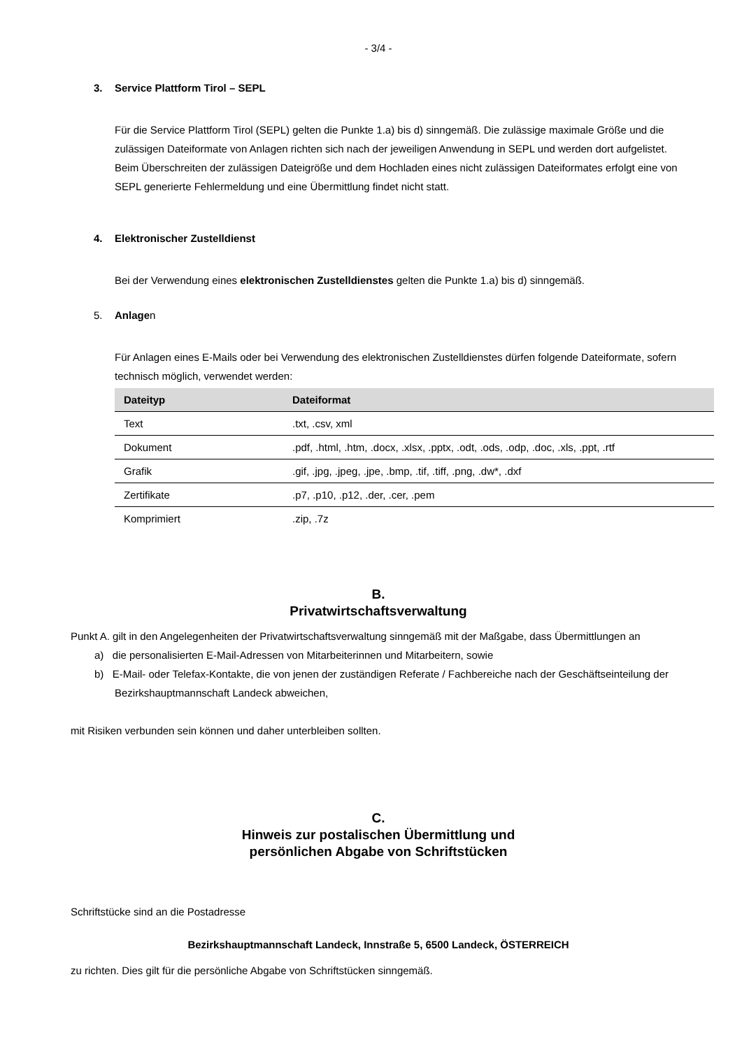- 3/4 -
3. Service Plattform Tirol – SEPL
Für die Service Plattform Tirol (SEPL) gelten die Punkte 1.a) bis d) sinngemäß. Die zulässige maximale Größe und die zulässigen Dateiformate von Anlagen richten sich nach der jeweiligen Anwendung in SEPL und werden dort aufgelistet. Beim Überschreiten der zulässigen Dateigröße und dem Hochladen eines nicht zulässigen Dateiformates erfolgt eine von SEPL generierte Fehlermeldung und eine Übermittlung findet nicht statt.
4. Elektronischer Zustelldienst
Bei der Verwendung eines elektronischen Zustelldienstes gelten die Punkte 1.a) bis d) sinngemäß.
5. Anlagen
Für Anlagen eines E-Mails oder bei Verwendung des elektronischen Zustelldienstes dürfen folgende Dateiformate, sofern technisch möglich, verwendet werden:
| Dateityp | Dateiformat |
| --- | --- |
| Text | .txt, .csv, xml |
| Dokument | .pdf, .html, .htm, .docx, .xlsx, .pptx, .odt, .ods, .odp, .doc, .xls, .ppt, .rtf |
| Grafik | .gif, .jpg, .jpeg, .jpe, .bmp, .tif, .tiff, .png, .dw*, .dxf |
| Zertifikate | .p7, .p10, .p12, .der, .cer, .pem |
| Komprimiert | .zip, .7z |
B.
Privatwirtschaftsverwaltung
Punkt A. gilt in den Angelegenheiten der Privatwirtschaftsverwaltung sinngemäß mit der Maßgabe, dass Übermittlungen an
a) die personalisierten E-Mail-Adressen von Mitarbeiterinnen und Mitarbeitern, sowie
b) E-Mail- oder Telefax-Kontakte, die von jenen der zuständigen Referate / Fachbereiche nach der Geschäftseinteilung der Bezirkshauptmannschaft Landeck abweichen,
mit Risiken verbunden sein können und daher unterbleiben sollten.
C.
Hinweis zur postalischen Übermittlung und
persönlichen Abgabe von Schriftstücken
Schriftstücke sind an die Postadresse
Bezirkshauptmannschaft Landeck, Innstraße 5, 6500 Landeck, ÖSTERREICH
zu richten. Dies gilt für die persönliche Abgabe von Schriftstücken sinngemäß.